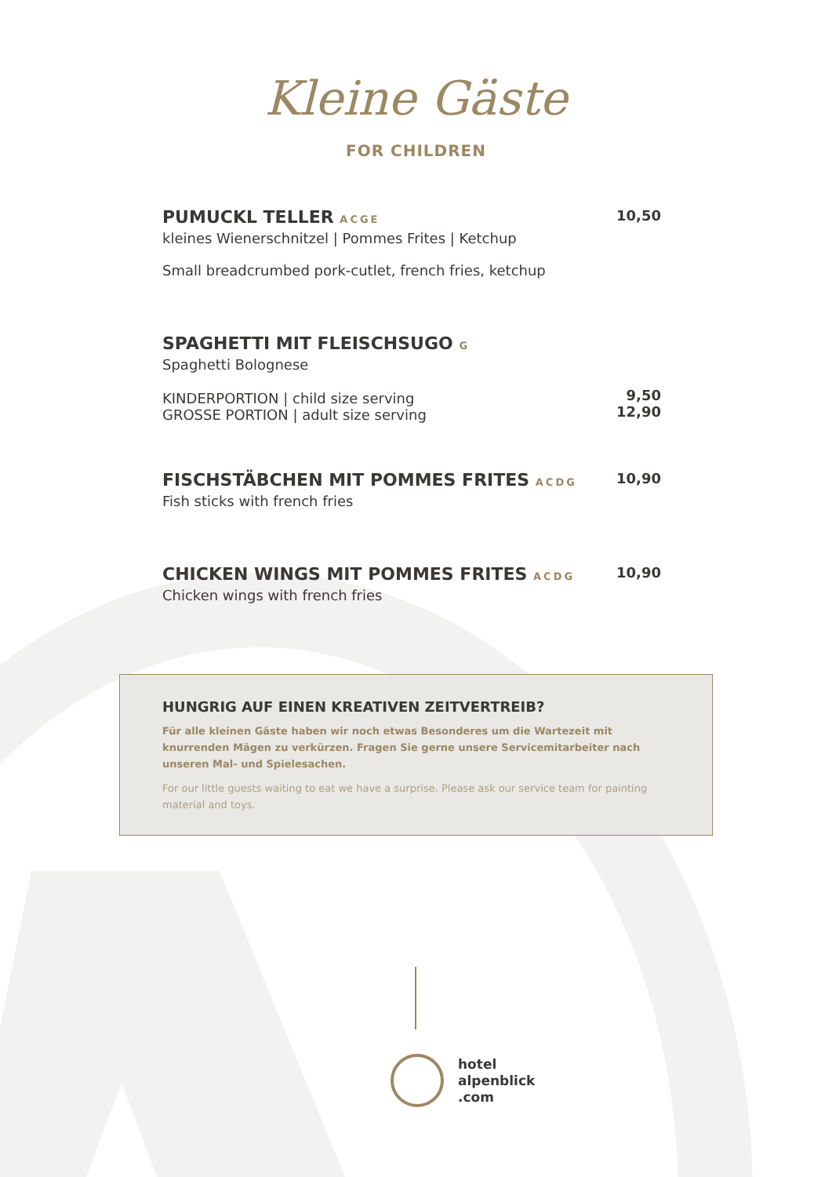Kleine Gäste
FOR CHILDREN
PUMUCKL TELLER ACGE
10,50
kleines Wienerschnitzel | Pommes Frites | Ketchup
Small breadcrumbed pork-cutlet, french fries, ketchup
SPAGHETTI MIT FLEISCHSUGO G
Spaghetti Bolognese
KINDERPORTION | child size serving
GROSSE PORTION | adult size serving
9,50
12,90
FISCHSTÄBCHEN MIT POMMES FRITES ACDG
10,90
Fish sticks with french fries
CHICKEN WINGS MIT POMMES FRITES ACDG
10,90
Chicken wings with french fries
HUNGRIG AUF EINEN KREATIVEN ZEITVERTREIB?
Für alle kleinen Gäste haben wir noch etwas Besonderes um die Wartezeit mit knurrenden Mägen zu verkürzen. Fragen Sie gerne unsere Servicemitarbeiter nach unseren Mal- und Spielesachen.
For our little guests waiting to eat we have a surprise. Please ask our service team for painting material and toys.
hotel
alpenblick
.com